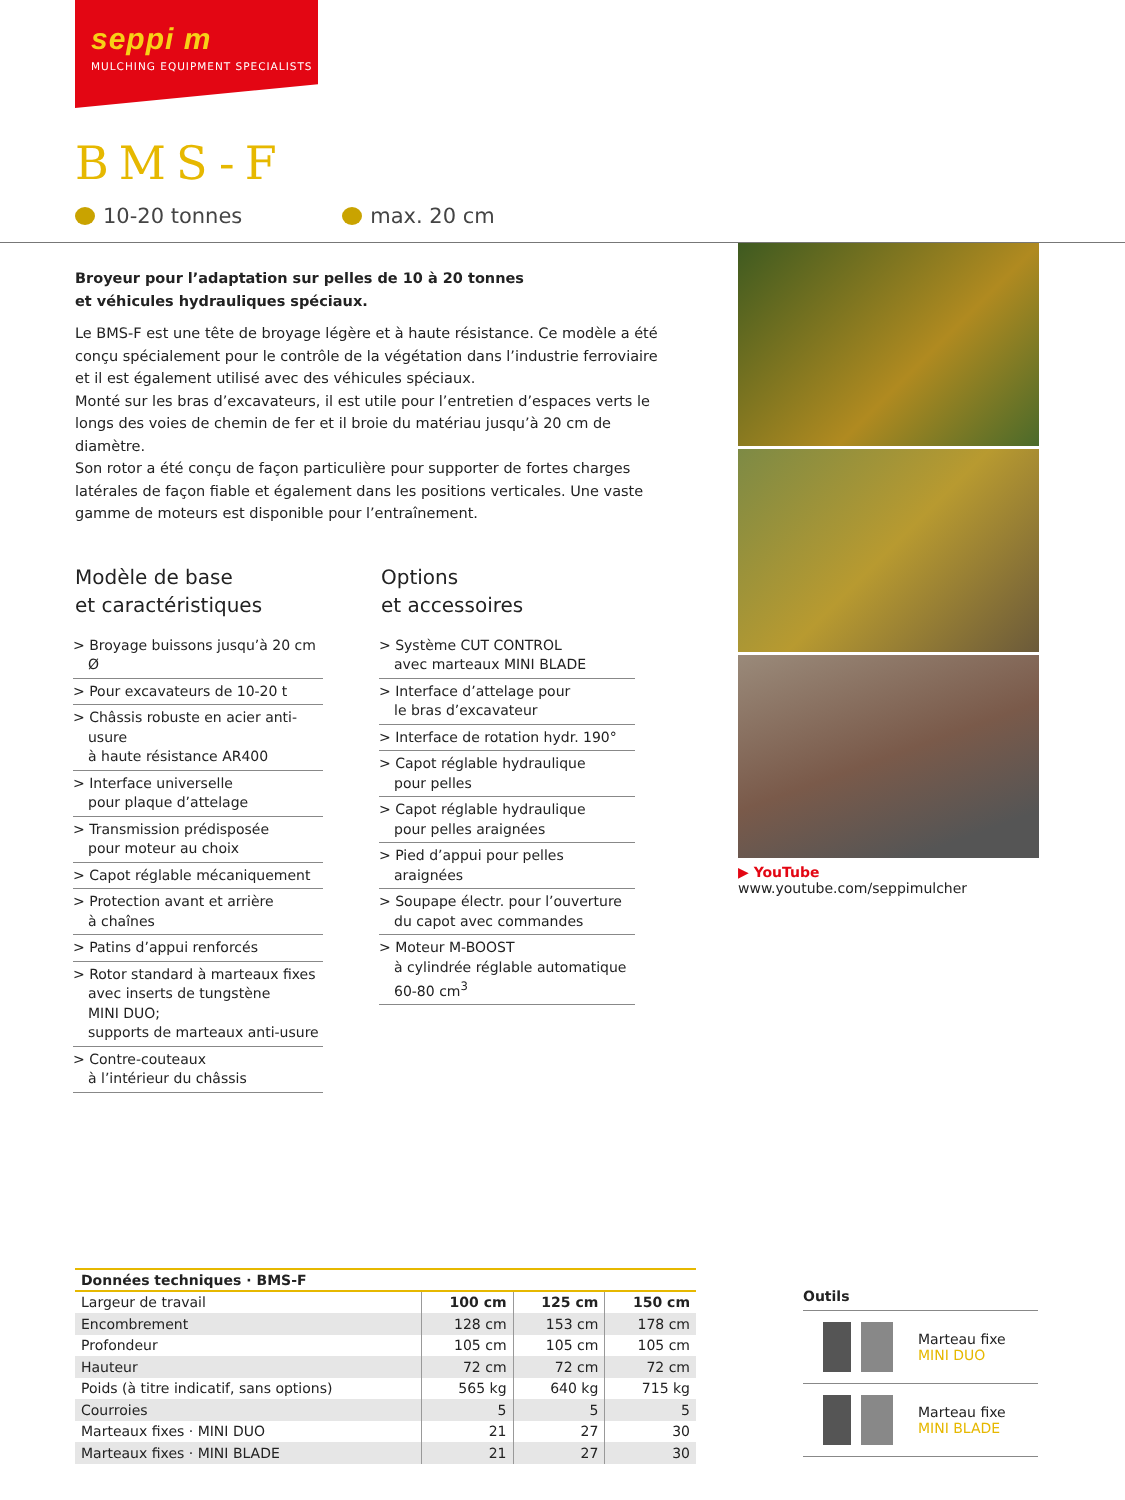seppi m
MULCHING EQUIPMENT SPECIALISTS
BMS-F
10-20 tonnes max. 20 cm
Broyeur pour l’adaptation sur pelles de 10 à 20 tonnes
et véhicules hydrauliques spéciaux.
Le BMS-F est une tête de broyage légère et à haute résistance. Ce modèle a été conçu spécialement pour le contrôle de la végétation dans l’industrie ferroviaire et il est également utilisé avec des véhicules spéciaux.
Monté sur les bras d’excavateurs, il est utile pour l’entretien d’espaces verts le longs des voies de chemin de fer et il broie du matériau jusqu’à 20 cm de diamètre.
Son rotor a été conçu de façon particulière pour supporter de fortes charges latérales de façon fiable et également dans les positions verticales. Une vaste gamme de moteurs est disponible pour l’entraînement.
Modèle de base
et caractéristiques
> Broyage buissons jusqu’à 20 cm Ø
> Pour excavateurs de 10-20 t
> Châssis robuste en acier anti-usure
à haute résistance AR400
> Interface universelle
pour plaque d’attelage
> Transmission prédisposée
pour moteur au choix
> Capot réglable mécaniquement
> Protection avant et arrière
à chaînes
> Patins d’appui renforcés
> Rotor standard à marteaux fixes
avec inserts de tungstène
MINI DUO;
supports de marteaux anti-usure
> Contre-couteaux
à l’intérieur du châssis
Options
et accessoires
> Système CUT CONTROL
avec marteaux MINI BLADE
> Interface d’attelage pour
le bras d’excavateur
> Interface de rotation hydr. 190°
> Capot réglable hydraulique
pour pelles
> Capot réglable hydraulique
pour pelles araignées
> Pied d’appui pour pelles araignées
> Soupape électr. pour l’ouverture
du capot avec commandes
> Moteur M-BOOST
à cylindrée réglable automatique
60-80 cm<sup>3</sup>
▶ YouTube www.youtube.com/seppimulcher
Données techniques · BMS-F
| Largeur de travail | 100 cm | 125 cm | 150 cm |
| Encombrement | 128 cm | 153 cm | 178 cm |
| Profondeur | 105 cm | 105 cm | 105 cm |
| Hauteur | 72 cm | 72 cm | 72 cm |
| Poids (à titre indicatif, sans options) | 565 kg | 640 kg | 715 kg |
| Courroies | 5 | 5 | 5 |
| Marteaux fixes · MINI DUO | 21 | 27 | 30 |
| Marteaux fixes · MINI BLADE | 21 | 27 | 30 |
Outils
Marteau fixe
MINI DUO
Marteau fixe
MINI BLADE